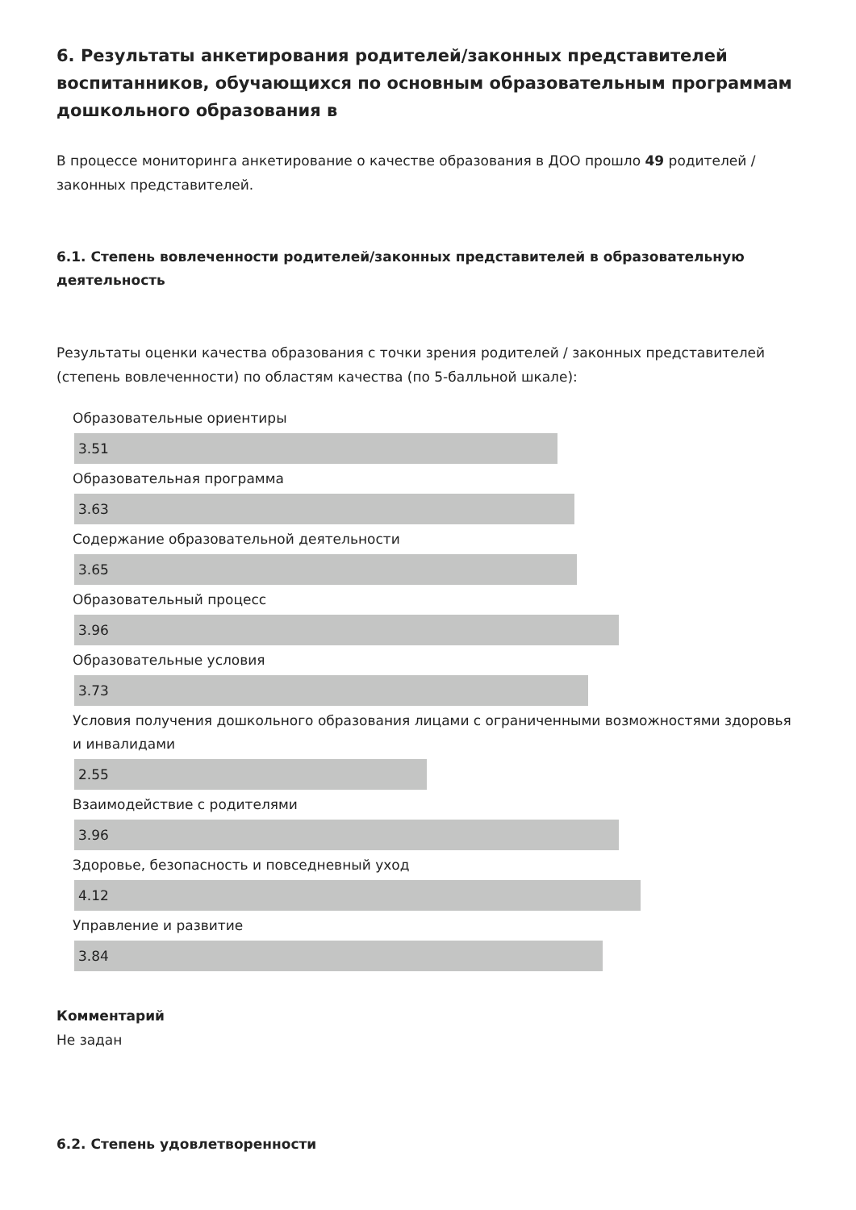6. Результаты анкетирования родителей/законных представителей воспитанников, обучающихся по основным образовательным программам дошкольного образования в
В процессе мониторинга анкетирование о качестве образования в ДОО прошло 49 родителей / законных представителей.
6.1. Степень вовлеченности родителей/законных представителей в образовательную деятельность
Результаты оценки качества образования с точки зрения родителей / законных представителей (степень вовлеченности) по областям качества (по 5-балльной шкале):
Образовательные ориентиры
3.51
Образовательная программа
3.63
Содержание образовательной деятельности
3.65
Образовательный процесс
3.96
Образовательные условия
3.73
Условия получения дошкольного образования лицами с ограниченными возможностями здоровья и инвалидами
2.55
Взаимодействие с родителями
3.96
Здоровье, безопасность и повседневный уход
4.12
Управление и развитие
3.84
Комментарий
Не задан
6.2. Степень удовлетворенности